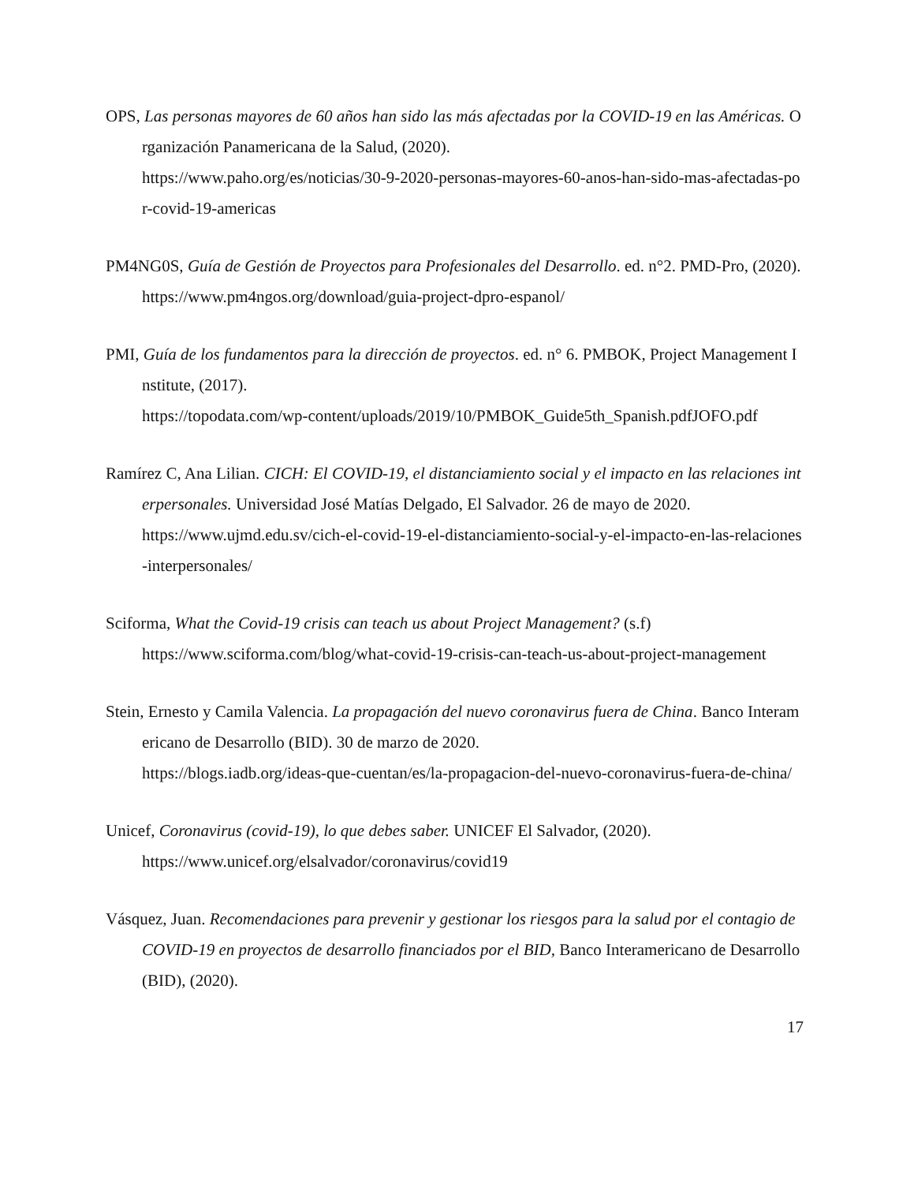OPS, Las personas mayores de 60 años han sido las más afectadas por la COVID-19 en las Américas. Organización Panamericana de la Salud, (2020).
https://www.paho.org/es/noticias/30-9-2020-personas-mayores-60-anos-han-sido-mas-afectadas-por-covid-19-americas
PM4NG0S, Guía de Gestión de Proyectos para Profesionales del Desarrollo. ed. n°2. PMD-Pro, (2020). https://www.pm4ngos.org/download/guia-project-dpro-espanol/
PMI, Guía de los fundamentos para la dirección de proyectos. ed. n° 6. PMBOK, Project Management Institute, (2017).
https://topodata.com/wp-content/uploads/2019/10/PMBOK_Guide5th_Spanish.pdfJOFO.pdf
Ramírez C, Ana Lilian. CICH: El COVID-19, el distanciamiento social y el impacto en las relaciones interpersonales. Universidad José Matías Delgado, El Salvador. 26 de mayo de 2020.
https://www.ujmd.edu.sv/cich-el-covid-19-el-distanciamiento-social-y-el-impacto-en-las-relaciones-interpersonales/
Sciforma, What the Covid-19 crisis can teach us about Project Management? (s.f)
https://www.sciforma.com/blog/what-covid-19-crisis-can-teach-us-about-project-management
Stein, Ernesto y Camila Valencia. La propagación del nuevo coronavirus fuera de China. Banco Interamericano de Desarrollo (BID). 30 de marzo de 2020.
https://blogs.iadb.org/ideas-que-cuentan/es/la-propagacion-del-nuevo-coronavirus-fuera-de-china/
Unicef, Coronavirus (covid-19), lo que debes saber. UNICEF El Salvador, (2020).
https://www.unicef.org/elsalvador/coronavirus/covid19
Vásquez, Juan. Recomendaciones para prevenir y gestionar los riesgos para la salud por el contagio de COVID-19 en proyectos de desarrollo financiados por el BID, Banco Interamericano de Desarrollo (BID), (2020).
17